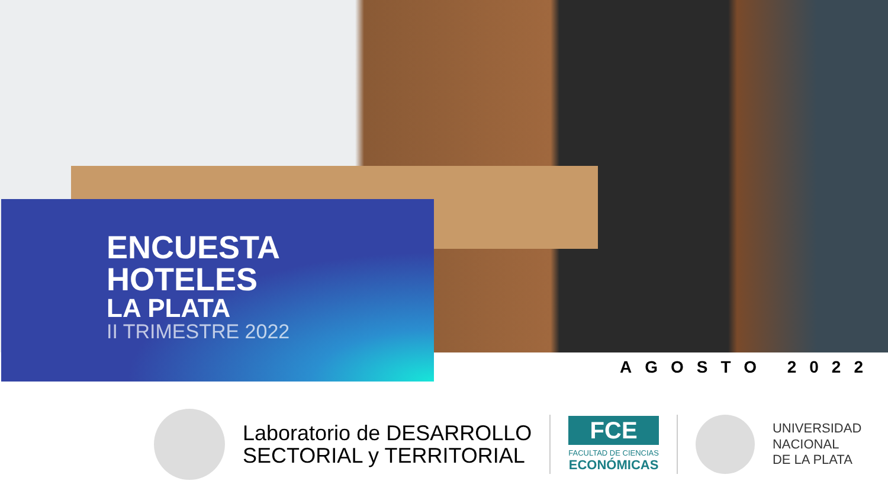ENCUESTA
HOTELES
LA PLATA
II TRIMESTRE 2022
AGOSTO 2022
Laboratorio de DESARROLLO
SECTORIAL y TERRITORIAL
FCE
FACULTAD DE CIENCIAS
ECONÓMICAS
UNIVERSIDAD
NACIONAL
DE LA PLATA